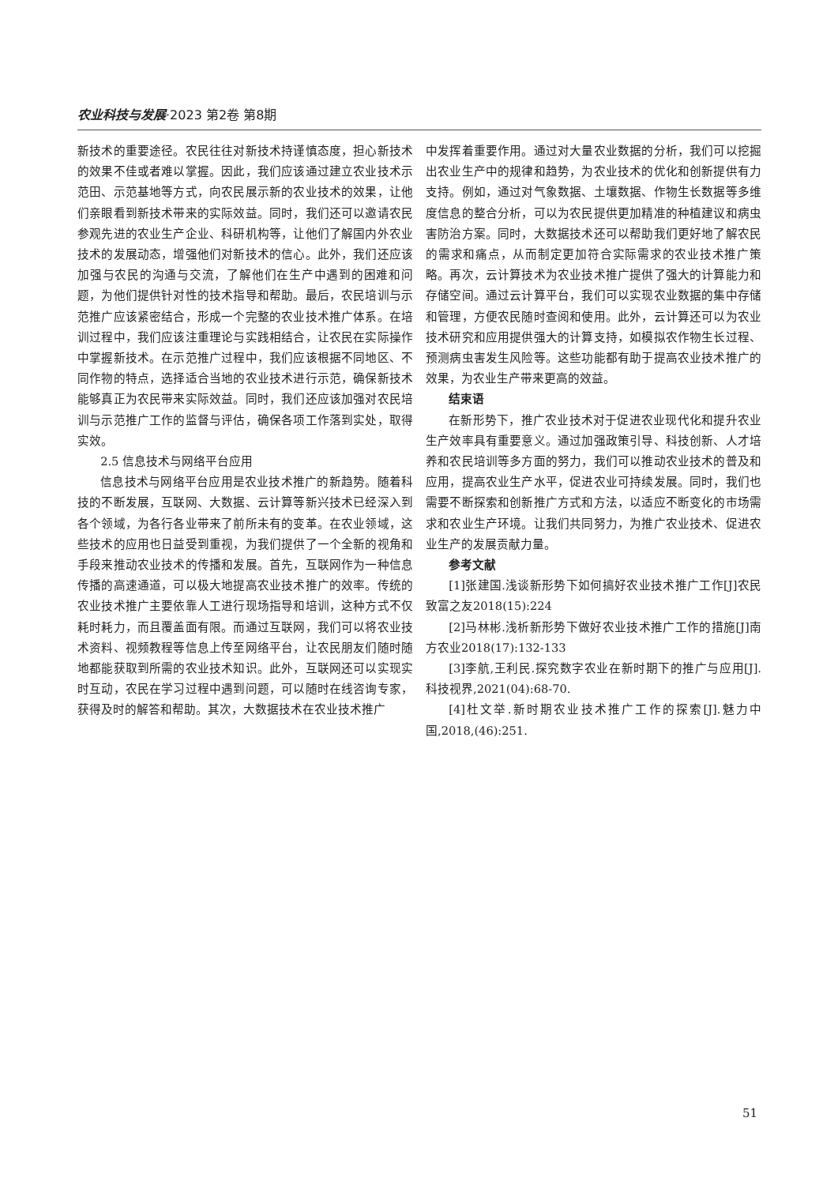农业科技与发展·2023 第2卷 第8期
新技术的重要途径。农民往往对新技术持谨慎态度，担心新技术的效果不佳或者难以掌握。因此，我们应该通过建立农业技术示范田、示范基地等方式，向农民展示新的农业技术的效果，让他们亲眼看到新技术带来的实际效益。同时，我们还可以邀请农民参观先进的农业生产企业、科研机构等，让他们了解国内外农业技术的发展动态，增强他们对新技术的信心。此外，我们还应该加强与农民的沟通与交流，了解他们在生产中遇到的困难和问题，为他们提供针对性的技术指导和帮助。最后，农民培训与示范推广应该紧密结合，形成一个完整的农业技术推广体系。在培训过程中，我们应该注重理论与实践相结合，让农民在实际操作中掌握新技术。在示范推广过程中，我们应该根据不同地区、不同作物的特点，选择适合当地的农业技术进行示范，确保新技术能够真正为农民带来实际效益。同时，我们还应该加强对农民培训与示范推广工作的监督与评估，确保各项工作落到实处，取得实效。
2.5 信息技术与网络平台应用
信息技术与网络平台应用是农业技术推广的新趋势。随着科技的不断发展，互联网、大数据、云计算等新兴技术已经深入到各个领域，为各行各业带来了前所未有的变革。在农业领域，这些技术的应用也日益受到重视，为我们提供了一个全新的视角和手段来推动农业技术的传播和发展。首先，互联网作为一种信息传播的高速通道，可以极大地提高农业技术推广的效率。传统的农业技术推广主要依靠人工进行现场指导和培训，这种方式不仅耗时耗力，而且覆盖面有限。而通过互联网，我们可以将农业技术资料、视频教程等信息上传至网络平台，让农民朋友们随时随地都能获取到所需的农业技术知识。此外，互联网还可以实现实时互动，农民在学习过程中遇到问题，可以随时在线咨询专家，获得及时的解答和帮助。其次，大数据技术在农业技术推广
中发挥着重要作用。通过对大量农业数据的分析，我们可以挖掘出农业生产中的规律和趋势，为农业技术的优化和创新提供有力支持。例如，通过对气象数据、土壤数据、作物生长数据等多维度信息的整合分析，可以为农民提供更加精准的种植建议和病虫害防治方案。同时，大数据技术还可以帮助我们更好地了解农民的需求和痛点，从而制定更加符合实际需求的农业技术推广策略。再次，云计算技术为农业技术推广提供了强大的计算能力和存储空间。通过云计算平台，我们可以实现农业数据的集中存储和管理，方便农民随时查阅和使用。此外，云计算还可以为农业技术研究和应用提供强大的计算支持，如模拟农作物生长过程、预测病虫害发生风险等。这些功能都有助于提高农业技术推广的效果，为农业生产带来更高的效益。
结束语
在新形势下，推广农业技术对于促进农业现代化和提升农业生产效率具有重要意义。通过加强政策引导、科技创新、人才培养和农民培训等多方面的努力，我们可以推动农业技术的普及和应用，提高农业生产水平，促进农业可持续发展。同时，我们也需要不断探索和创新推广方式和方法，以适应不断变化的市场需求和农业生产环境。让我们共同努力，为推广农业技术、促进农业生产的发展贡献力量。
参考文献
[1]张建国.浅谈新形势下如何搞好农业技术推广工作[J]农民致富之友2018(15):224
[2]马林彬.浅析新形势下做好农业技术推广工作的措施[J]南方农业2018(17):132-133
[3]李航,王利民.探究数字农业在新时期下的推广与应用[J].科技视界,2021(04):68-70.
[4]杜文举.新时期农业技术推广工作的探索[J].魅力中国,2018,(46):251.
51